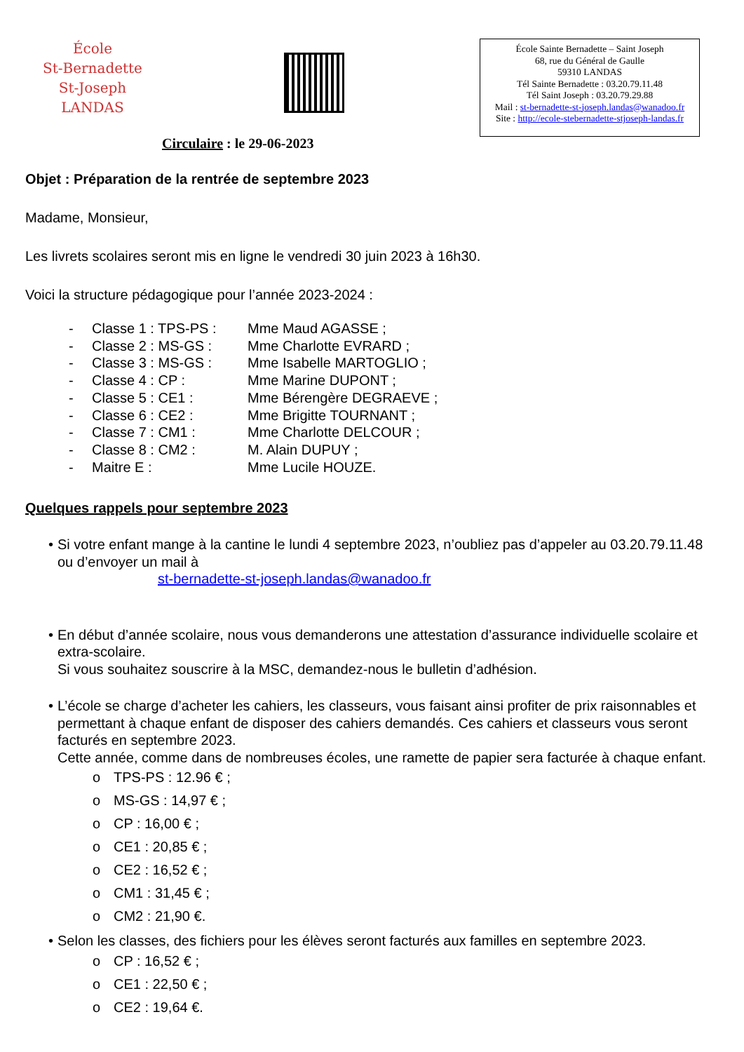École
St-Bernadette
St-Joseph
LANDAS
École Sainte Bernadette – Saint Joseph
68, rue du Général de Gaulle
59310 LANDAS
Tél Sainte Bernadette : 03.20.79.11.48
Tél Saint Joseph : 03.20.79.29.88
Mail : st-bernadette-st-joseph.landas@wanadoo.fr
Site : http://ecole-stebernadette-stjoseph-landas.fr
Circulaire : le 29-06-2023
Objet : Préparation de la rentrée de septembre 2023
Madame, Monsieur,
Les livrets scolaires seront mis en ligne le vendredi 30 juin 2023 à 16h30.
Voici la structure pédagogique pour l’année 2023-2024 :
- Classe 1 : TPS-PS : Mme Maud AGASSE ;
- Classe 2 : MS-GS : Mme Charlotte EVRARD ;
- Classe 3 : MS-GS : Mme Isabelle MARTOGLIO ;
- Classe 4 : CP : Mme Marine DUPONT ;
- Classe 5 : CE1 : Mme Bérengère DEGRAEVE ;
- Classe 6 : CE2 : Mme Brigitte TOURNANT ;
- Classe 7 : CM1 : Mme Charlotte DELCOUR ;
- Classe 8 : CM2 : M. Alain DUPUY ;
- Maitre E : Mme Lucile HOUZE.
Quelques rappels pour septembre 2023
• Si votre enfant mange à la cantine le lundi 4 septembre 2023, n’oubliez pas d’appeler au 03.20.79.11.48 ou d’envoyer un mail à
st-bernadette-st-joseph.landas@wanadoo.fr
• En début d’année scolaire, nous vous demanderons une attestation d’assurance individuelle scolaire et extra-scolaire.
Si vous souhaitez souscrire à la MSC, demandez-nous le bulletin d’adhésion.
• L’école se charge d’acheter les cahiers, les classeurs, vous faisant ainsi profiter de prix raisonnables et permettant à chaque enfant de disposer des cahiers demandés. Ces cahiers et classeurs vous seront facturés en septembre 2023.
Cette année, comme dans de nombreuses écoles, une ramette de papier sera facturée à chaque enfant.
o TPS-PS : 12.96 € ;
o MS-GS : 14,97 € ;
o CP : 16,00 € ;
o CE1 : 20,85 € ;
o CE2 : 16,52 € ;
o CM1 : 31,45 € ;
o CM2 : 21,90 €.
• Selon les classes, des fichiers pour les élèves seront facturés aux familles en septembre 2023.
o CP : 16,52 € ;
o CE1 : 22,50 € ;
o CE2 : 19,64 €.